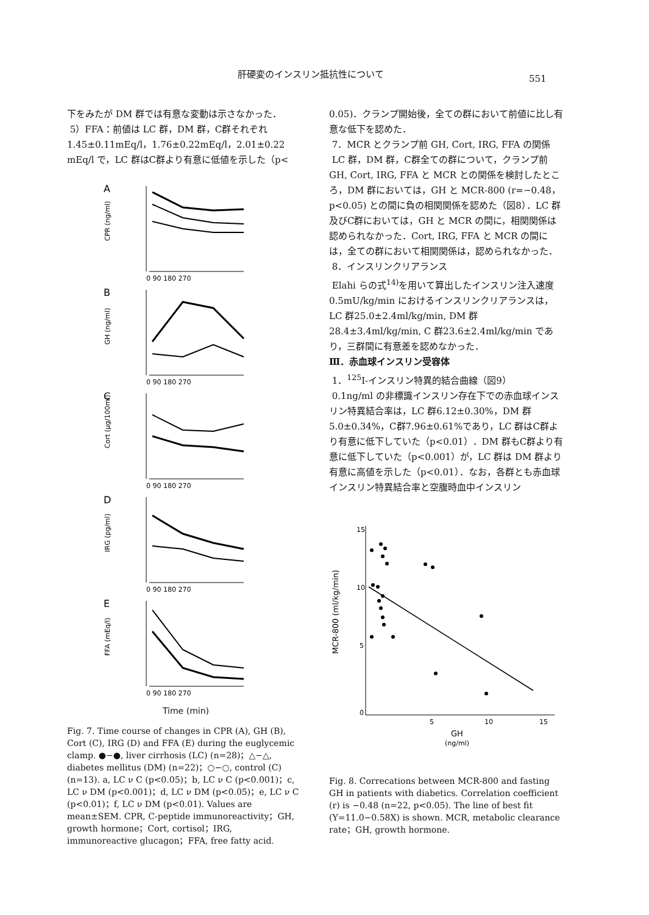肝硬変のインスリン抵抗性について
551
下をみたが DM 群では有意な変動は示さなかった．
5）FFA：前値は LC 群，DM 群，C群それぞれ 1.45±0.11mEq/l，1.76±0.22mEq/l，2.01±0.22 mEq/l で，LC 群はC群より有意に低値を示した（p<
A
CPR (ng/ml)
0 90 180 270
B
GH (ng/ml)
0 90 180 270
C
Cort (μg/100ml)
0 90 180 270
D
IRG (pg/ml)
0 90 180 270
E
FFA (mEq/l)
0 90 180 270
Time (min)
Fig. 7. Time course of changes in CPR (A), GH (B), Cort (C), IRG (D) and FFA (E) during the euglycemic clamp. ●−●, liver cirrhosis (LC) (n=28)；△−△, diabetes mellitus (DM) (n=22)；○−○, control (C) (n=13). a, LC ν C (p<0.05)；b, LC ν C (p<0.001)；c, LC ν DM (p<0.001)；d, LC ν DM (p<0.05)；e, LC ν C (p<0.01)；f, LC ν DM (p<0.01). Values are mean±SEM. CPR, C-peptide immunoreactivity；GH, growth hormone；Cort, cortisol；IRG, immunoreactive glucagon；FFA, free fatty acid.
0.05)．クランプ開始後，全ての群において前値に比し有意な低下を認めた．
7．MCR とクランプ前 GH, Cort, IRG, FFA の関係
LC 群，DM 群，C群全ての群について，クランプ前 GH, Cort, IRG, FFA と MCR との関係を検討したところ，DM 群においては，GH と MCR-800 (r=−0.48，p<0.05) との間に負の相関関係を認めた（図8）．LC 群及びC群においては，GH と MCR の間に，相関関係は認められなかった．Cort, IRG, FFA と MCR の間には，全ての群において相関関係は，認められなかった．
8．インスリンクリアランス
Elahi らの式<sup>14)</sup>を用いて算出したインスリン注入速度0.5mU/kg/min におけるインスリンクリアランスは，LC 群25.0±2.4ml/kg/min, DM 群28.4±3.4ml/kg/min, C 群23.6±2.4ml/kg/min であり，三群間に有意差を認めなかった．
Ⅲ．赤血球インスリン受容体
1．<sup>125</sup>I-インスリン特異的結合曲線（図9）
0.1ng/ml の非標識インスリン存在下での赤血球インスリン特異結合率は，LC 群6.12±0.30%，DM 群5.0±0.34%，C群7.96±0.61%であり，LC 群はC群より有意に低下していた（p<0.01）．DM 群もC群より有意に低下していた（p<0.001）が，LC 群は DM 群より有意に高値を示した（p<0.01）．なお，各群とも赤血球インスリン特異結合率と空腹時血中インスリン
15
10
5
0
5
10
15
MCR-800 (ml/kg/min)
GH
(ng/ml)
Fig. 8. Correcations between MCR-800 and fasting GH in patients with diabetics. Correlation coefficient (r) is −0.48 (n=22, p<0.05). The line of best fit (Y=11.0−0.58X) is shown. MCR, metabolic clearance rate；GH, growth hormone.